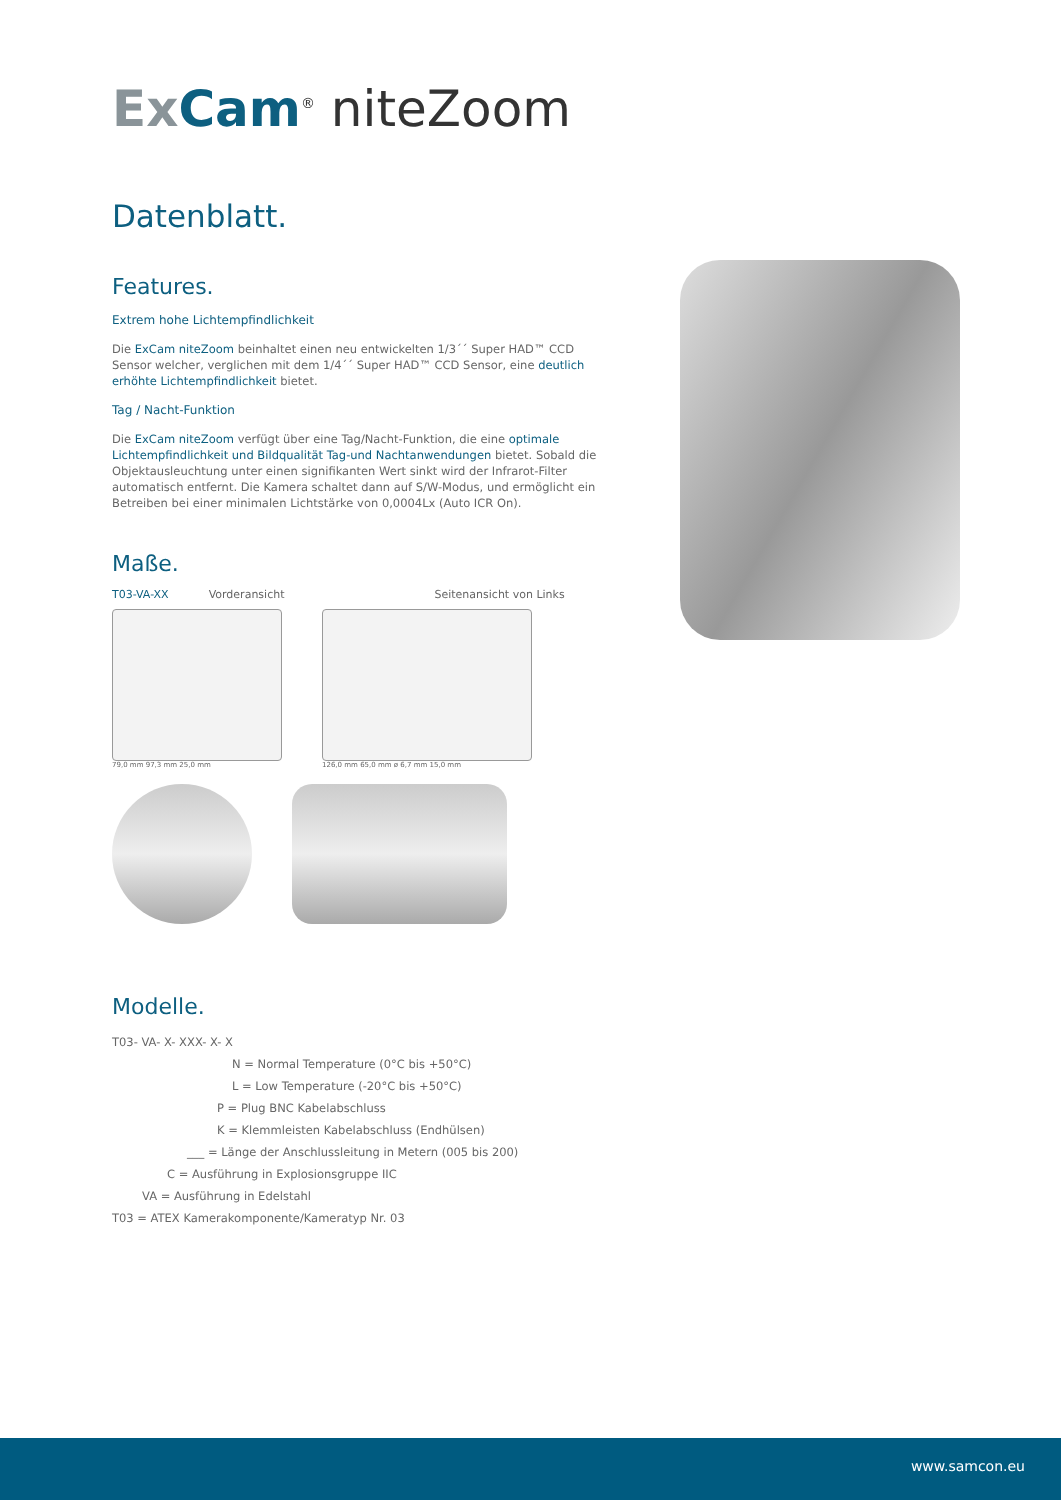ExCam<sup>®</sup> niteZoom
Datenblatt.
Features.
Extrem hohe Lichtempfindlichkeit
Die ExCam niteZoom beinhaltet einen neu entwickelten 1/3´´ Super HAD™ CCD Sensor welcher, verglichen mit dem 1/4´´ Super HAD™ CCD Sensor, eine deutlich erhöhte Lichtempfindlichkeit bietet.
Tag / Nacht-Funktion
Die ExCam niteZoom verfügt über eine Tag/Nacht-Funktion, die eine optimale Lichtempfindlichkeit und Bildqualität Tag-und Nachtanwendungen bietet. Sobald die Objektausleuchtung unter einen signifikanten Wert sinkt wird der Infrarot-Filter automatisch entfernt. Die Kamera schaltet dann auf S/W-Modus, und ermöglicht ein Betreiben bei einer minimalen Lichtstärke von 0,0004Lx (Auto ICR On).
Maße.
T03-VA-XX Vorderansicht Seitenansicht von Links
79,0 mm 97,3 mm 25,0 mm 126,0 mm 65,0 mm ø 6,7 mm 15,0 mm
Modelle.
T03- VA- X- XXX- X- X
N = Normal Temperature (0°C bis +50°C)
L = Low Temperature (-20°C bis +50°C)
P = Plug BNC Kabelabschluss
K = Klemmleisten Kabelabschluss (Endhülsen)
___ = Länge der Anschlussleitung in Metern (005 bis 200)
C = Ausführung in Explosionsgruppe IIC
VA = Ausführung in Edelstahl
T03 = ATEX Kamerakomponente/Kameratyp Nr. 03
www.samcon.eu